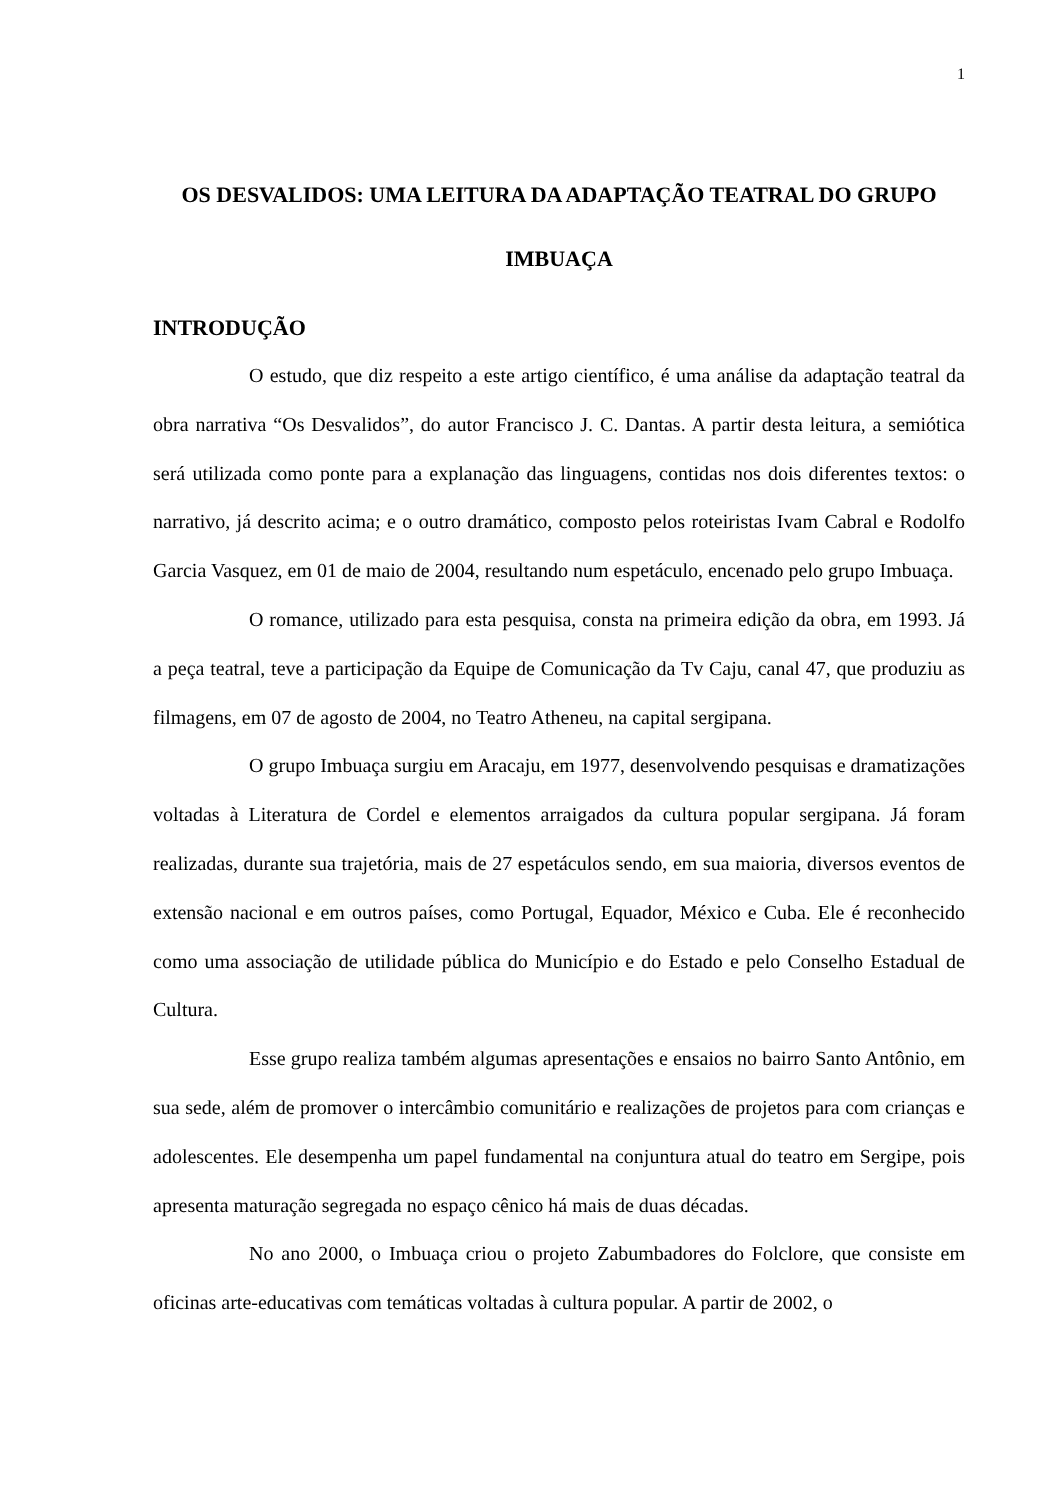1
OS DESVALIDOS: UMA LEITURA DA ADAPTAÇÃO TEATRAL DO GRUPO IMBUAÇA
INTRODUÇÃO
O estudo, que diz respeito a este artigo científico, é uma análise da adaptação teatral da obra narrativa “Os Desvalidos”, do autor Francisco J. C. Dantas. A partir desta leitura, a semiótica será utilizada como ponte para a explanação das linguagens, contidas nos dois diferentes textos: o narrativo, já descrito acima; e o outro dramático, composto pelos roteiristas Ivam Cabral e Rodolfo Garcia Vasquez, em 01 de maio de 2004, resultando num espetáculo, encenado pelo grupo Imbuaça.
O romance, utilizado para esta pesquisa, consta na primeira edição da obra, em 1993. Já a peça teatral, teve a participação da Equipe de Comunicação da Tv Caju, canal 47, que produziu as filmagens, em 07 de agosto de 2004, no Teatro Atheneu, na capital sergipana.
O grupo Imbuaça surgiu em Aracaju, em 1977, desenvolvendo pesquisas e dramatizações voltadas à Literatura de Cordel e elementos arraigados da cultura popular sergipana. Já foram realizadas, durante sua trajetória, mais de 27 espetáculos sendo, em sua maioria, diversos eventos de extensão nacional e em outros países, como Portugal, Equador, México e Cuba. Ele é reconhecido como uma associação de utilidade pública do Município e do Estado e pelo Conselho Estadual de Cultura.
Esse grupo realiza também algumas apresentações e ensaios no bairro Santo Antônio, em sua sede, além de promover o intercâmbio comunitário e realizações de projetos para com crianças e adolescentes. Ele desempenha um papel fundamental na conjuntura atual do teatro em Sergipe, pois apresenta maturação segregada no espaço cênico há mais de duas décadas.
No ano 2000, o Imbuaça criou o projeto Zabumbadores do Folclore, que consiste em oficinas arte-educativas com temáticas voltadas à cultura popular. A partir de 2002, o